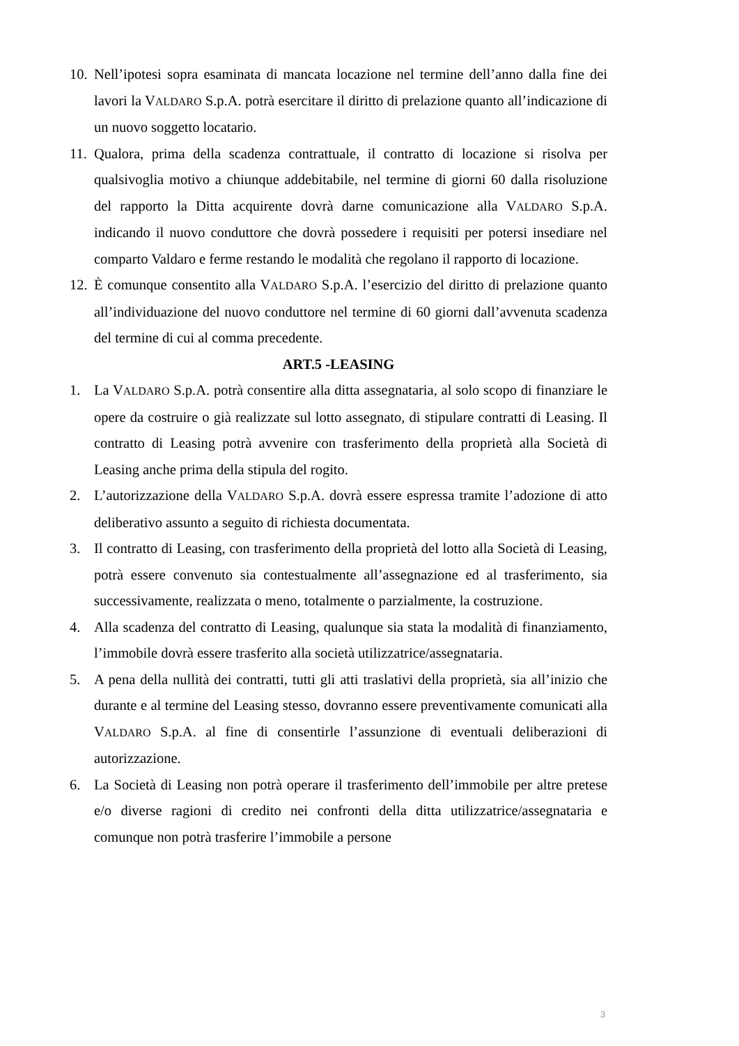10.
Nell’ipotesi sopra esaminata di mancata locazione nel termine dell’anno dalla fine dei lavori la VALDARO S.p.A. potrà esercitare il diritto di prelazione quanto all’indicazione di un nuovo soggetto locatario.
11.
Qualora, prima della scadenza contrattuale, il contratto di locazione si risolva per qualsivoglia motivo a chiunque addebitabile, nel termine di giorni 60 dalla risoluzione del rapporto la Ditta acquirente dovrà darne comunicazione alla VALDARO S.p.A. indicando il nuovo conduttore che dovrà possedere i requisiti per potersi insediare nel comparto Valdaro e ferme restando le modalità che regolano il rapporto di locazione.
12.
È comunque consentito alla VALDARO S.p.A. l’esercizio del diritto di prelazione quanto all’individuazione del nuovo conduttore nel termine di 60 giorni dall’avvenuta scadenza del termine di cui al comma precedente.
ART.5 -LEASING
1. La VALDARO S.p.A. potrà consentire alla ditta assegnataria, al solo scopo di finanziare le opere da costruire o già realizzate sul lotto assegnato, di stipulare contratti di Leasing. Il contratto di Leasing potrà avvenire con trasferimento della proprietà alla Società di Leasing anche prima della stipula del rogito.
2. L’autorizzazione della VALDARO S.p.A. dovrà essere espressa tramite l’adozione di atto deliberativo assunto a seguito di richiesta documentata.
3. Il contratto di Leasing, con trasferimento della proprietà del lotto alla Società di Leasing, potrà essere convenuto sia contestualmente all’assegnazione ed al trasferimento, sia successivamente, realizzata o meno, totalmente o parzialmente, la costruzione.
4. Alla scadenza del contratto di Leasing, qualunque sia stata la modalità di finanziamento, l’immobile dovrà essere trasferito alla società utilizzatrice/assegnataria.
5. A pena della nullità dei contratti, tutti gli atti traslativi della proprietà, sia all’inizio che durante e al termine del Leasing stesso, dovranno essere preventivamente comunicati alla VALDARO S.p.A. al fine di consentirle l’assunzione di eventuali deliberazioni di autorizzazione.
6. La Società di Leasing non potrà operare il trasferimento dell’immobile per altre pretese e/o diverse ragioni di credito nei confronti della ditta utilizzatrice/assegnataria e comunque non potrà trasferire l’immobile a persone
3